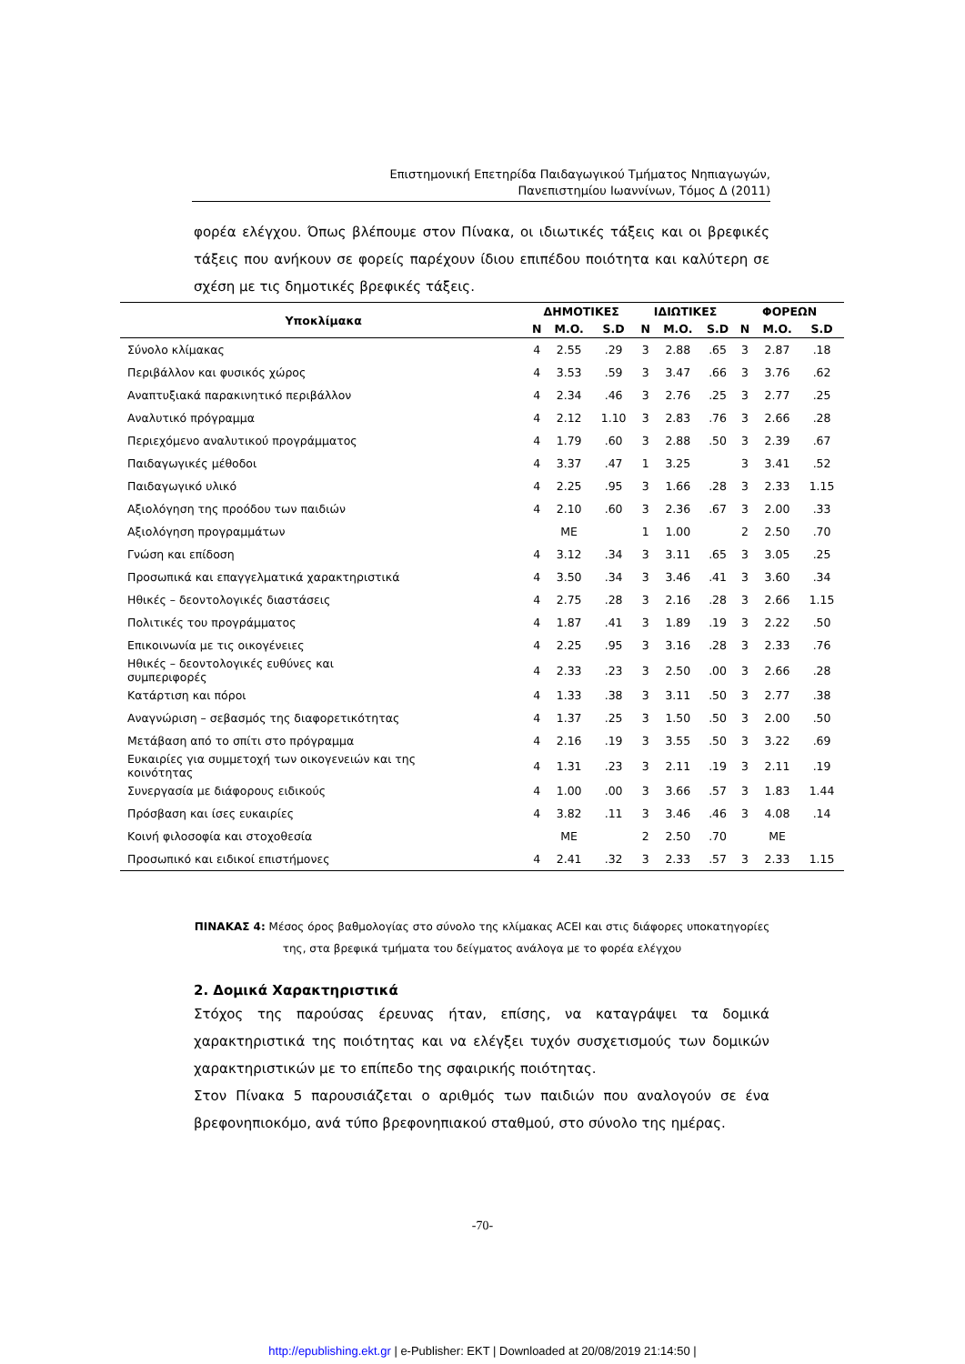Επιστημονική Επετηρίδα Παιδαγωγικού Τμήματος Νηπιαγωγών,
Πανεπιστημίου Ιωαννίνων, Τόμος Δ (2011)
φορέα ελέγχου. Όπως βλέπουμε στον Πίνακα, οι ιδιωτικές τάξεις και οι βρεφικές τάξεις που ανήκουν σε φορείς παρέχουν ίδιου επιπέδου ποιότητα και καλύτερη σε σχέση με τις δημοτικές βρεφικές τάξεις.
| Υποκλίμακα | ΔΗΜΟΤΙΚΕΣ | | | ΙΔΙΩΤΙΚΕΣ | | | ΦΟΡΕΩΝ | | |
| --- | --- | --- | --- | --- | --- | --- | --- | --- | --- |
| | N | M.O. | S.D | N | M.O. | S.D | N | M.O. | S.D |
| Σύνολο κλίμακας | 4 | 2.55 | .29 | 3 | 2.88 | .65 | 3 | 2.87 | .18 |
| Περιβάλλον και φυσικός χώρος | 4 | 3.53 | .59 | 3 | 3.47 | .66 | 3 | 3.76 | .62 |
| Αναπτυξιακά παρακινητικό περιβάλλον | 4 | 2.34 | .46 | 3 | 2.76 | .25 | 3 | 2.77 | .25 |
| Αναλυτικό πρόγραμμα | 4 | 2.12 | 1.10 | 3 | 2.83 | .76 | 3 | 2.66 | .28 |
| Περιεχόμενο αναλυτικού προγράμματος | 4 | 1.79 | .60 | 3 | 2.88 | .50 | 3 | 2.39 | .67 |
| Παιδαγωγικές μέθοδοι | 4 | 3.37 | .47 | 1 | 3.25 | | 3 | 3.41 | .52 |
| Παιδαγωγικό υλικό | 4 | 2.25 | .95 | 3 | 1.66 | .28 | 3 | 2.33 | 1.15 |
| Αξιολόγηση της προόδου των παιδιών | 4 | 2.10 | .60 | 3 | 2.36 | .67 | 3 | 2.00 | .33 |
| Αξιολόγηση προγραμμάτων | | ME | | 1 | 1.00 | | 2 | 2.50 | .70 |
| Γνώση και επίδοση | 4 | 3.12 | .34 | 3 | 3.11 | .65 | 3 | 3.05 | .25 |
| Προσωπικά και επαγγελματικά χαρακτηριστικά | 4 | 3.50 | .34 | 3 | 3.46 | .41 | 3 | 3.60 | .34 |
| Ηθικές – δεοντολογικές διαστάσεις | 4 | 2.75 | .28 | 3 | 2.16 | .28 | 3 | 2.66 | 1.15 |
| Πολιτικές του προγράμματος | 4 | 1.87 | .41 | 3 | 1.89 | .19 | 3 | 2.22 | .50 |
| Επικοινωνία με τις οικογένειες | 4 | 2.25 | .95 | 3 | 3.16 | .28 | 3 | 2.33 | .76 |
| Ηθικές – δεοντολογικές ευθύνες και συμπεριφορές | 4 | 2.33 | .23 | 3 | 2.50 | .00 | 3 | 2.66 | .28 |
| Κατάρτιση και πόροι | 4 | 1.33 | .38 | 3 | 3.11 | .50 | 3 | 2.77 | .38 |
| Αναγνώριση – σεβασμός της διαφορετικότητας | 4 | 1.37 | .25 | 3 | 1.50 | .50 | 3 | 2.00 | .50 |
| Μετάβαση από το σπίτι στο πρόγραμμα | 4 | 2.16 | .19 | 3 | 3.55 | .50 | 3 | 3.22 | .69 |
| Ευκαιρίες για συμμετοχή των οικογενειών και της κοινότητας | 4 | 1.31 | .23 | 3 | 2.11 | .19 | 3 | 2.11 | .19 |
| Συνεργασία με διάφορους ειδικούς | 4 | 1.00 | .00 | 3 | 3.66 | .57 | 3 | 1.83 | 1.44 |
| Πρόσβαση και ίσες ευκαιρίες | 4 | 3.82 | .11 | 3 | 3.46 | .46 | 3 | 4.08 | .14 |
| Κοινή φιλοσοφία και στοχοθεσία | | ME | | 2 | 2.50 | .70 | | ME | |
| Προσωπικό και ειδικοί επιστήμονες | 4 | 2.41 | .32 | 3 | 2.33 | .57 | 3 | 2.33 | 1.15 |
ΠΙΝΑΚΑΣ 4: Μέσος όρος βαθμολογίας στο σύνολο της κλίμακας ACEI και στις διάφορες υποκατηγορίες της, στα βρεφικά τμήματα του δείγματος ανάλογα με το φορέα ελέγχου
2. Δομικά Χαρακτηριστικά
Στόχος της παρούσας έρευνας ήταν, επίσης, να καταγράψει τα δομικά χαρακτηριστικά της ποιότητας και να ελέγξει τυχόν συσχετισμούς των δομικών χαρακτηριστικών με το επίπεδο της σφαιρικής ποιότητας.
Στον Πίνακα 5 παρουσιάζεται ο αριθμός των παιδιών που αναλογούν σε ένα βρεφονηπιοκόμο, ανά τύπο βρεφονηπιακού σταθμού, στο σύνολο της ημέρας.
-70-
http://epublishing.ekt.gr | e-Publisher: EKT | Downloaded at 20/08/2019 21:14:50 |